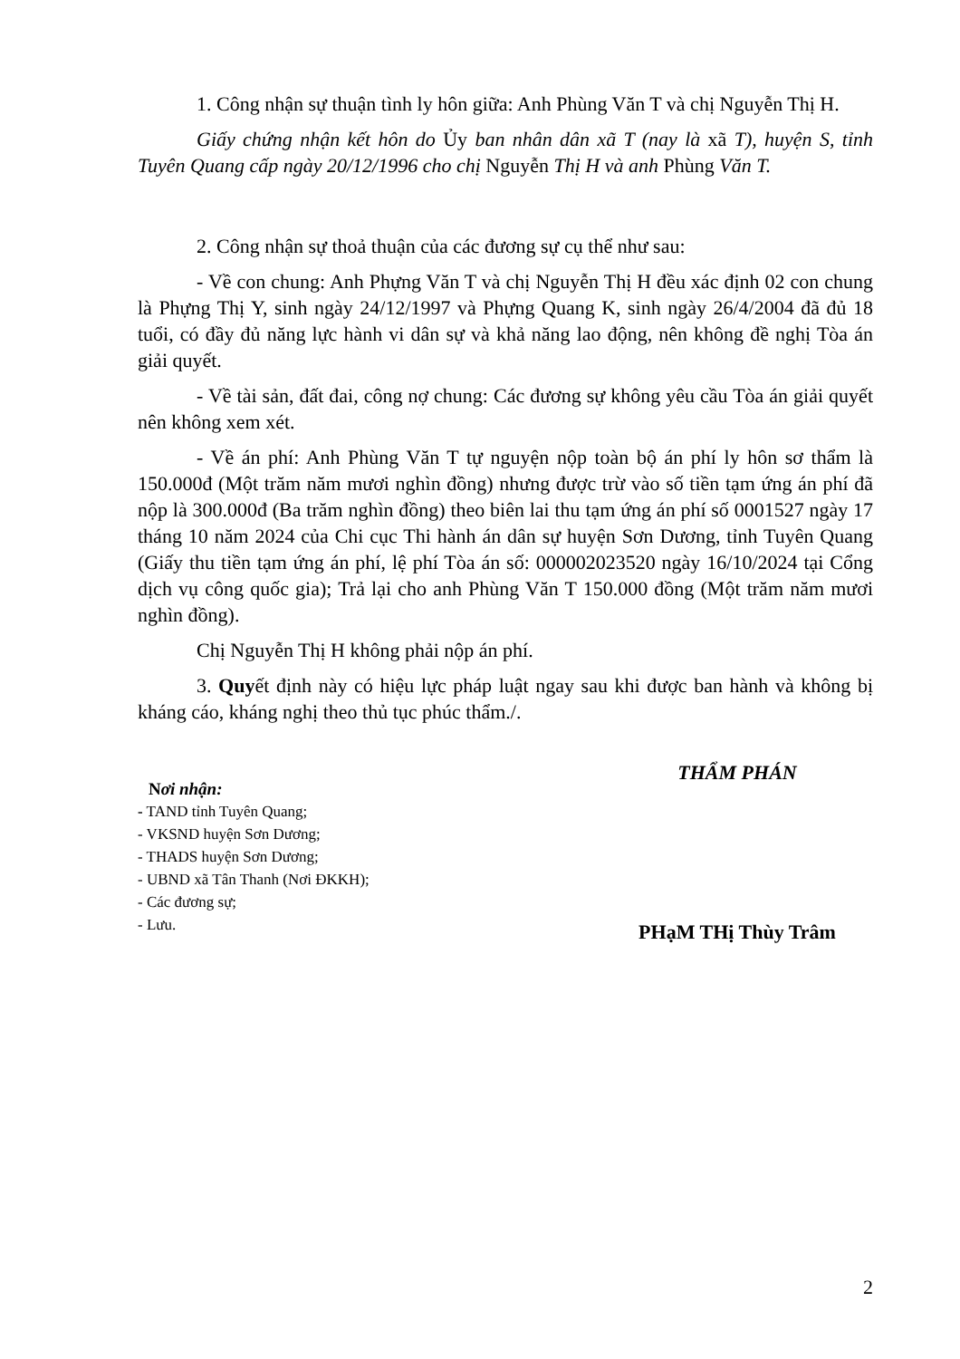1. Công nhận sự thuận tình ly hôn giữa: Anh Phùng Văn T và chị Nguyễn Thị H.
Giấy chứng nhận kết hôn do Ủy ban nhân dân xã T (nay là xã T), huyện S, tỉnh Tuyên Quang cấp ngày 20/12/1996 cho chị Nguyễn Thị H và anh Phùng Văn T.
2. Công nhận sự thoả thuận của các đương sự cụ thể như sau:
- Về con chung: Anh Phựng Văn T và chị Nguyễn Thị H đều xác định 02 con chung là Phựng Thị Y, sinh ngày 24/12/1997 và Phựng Quang K, sinh ngày 26/4/2004 đã đủ 18 tuổi, có đầy đủ năng lực hành vi dân sự và khả năng lao động, nên không đề nghị Tòa án giải quyết.
- Về tài sản, đất đai, công nợ chung: Các đương sự không yêu cầu Tòa án giải quyết nên không xem xét.
- Về án phí: Anh Phùng Văn T tự nguyện nộp toàn bộ án phí ly hôn sơ thẩm là 150.000đ (Một trăm năm mươi nghìn đồng) nhưng được trừ vào số tiền tạm ứng án phí đã nộp là 300.000đ (Ba trăm nghìn đồng) theo biên lai thu tạm ứng án phí số 0001527 ngày 17 tháng 10 năm 2024 của Chi cục Thi hành án dân sự huyện Sơn Dương, tỉnh Tuyên Quang (Giấy thu tiền tạm ứng án phí, lệ phí Tòa án số: 000002023520 ngày 16/10/2024 tại Cổng dịch vụ công quốc gia); Trả lại cho anh Phùng Văn T 150.000 đồng (Một trăm năm mươi nghìn đồng).
Chị Nguyễn Thị H không phải nộp án phí.
3. Quyết định này có hiệu lực pháp luật ngay sau khi được ban hành và không bị kháng cáo, kháng nghị theo thủ tục phúc thẩm./.
Nơi nhận:
- TAND tỉnh Tuyên Quang;
- VKSND huyện Sơn Dương;
- THADS huyện Sơn Dương;
- UBND xã Tân Thanh (Nơi ĐKKH);
- Các đương sự;
- Lưu.
THẨM PHÁN
PHạM THị Thùy Trâm
2